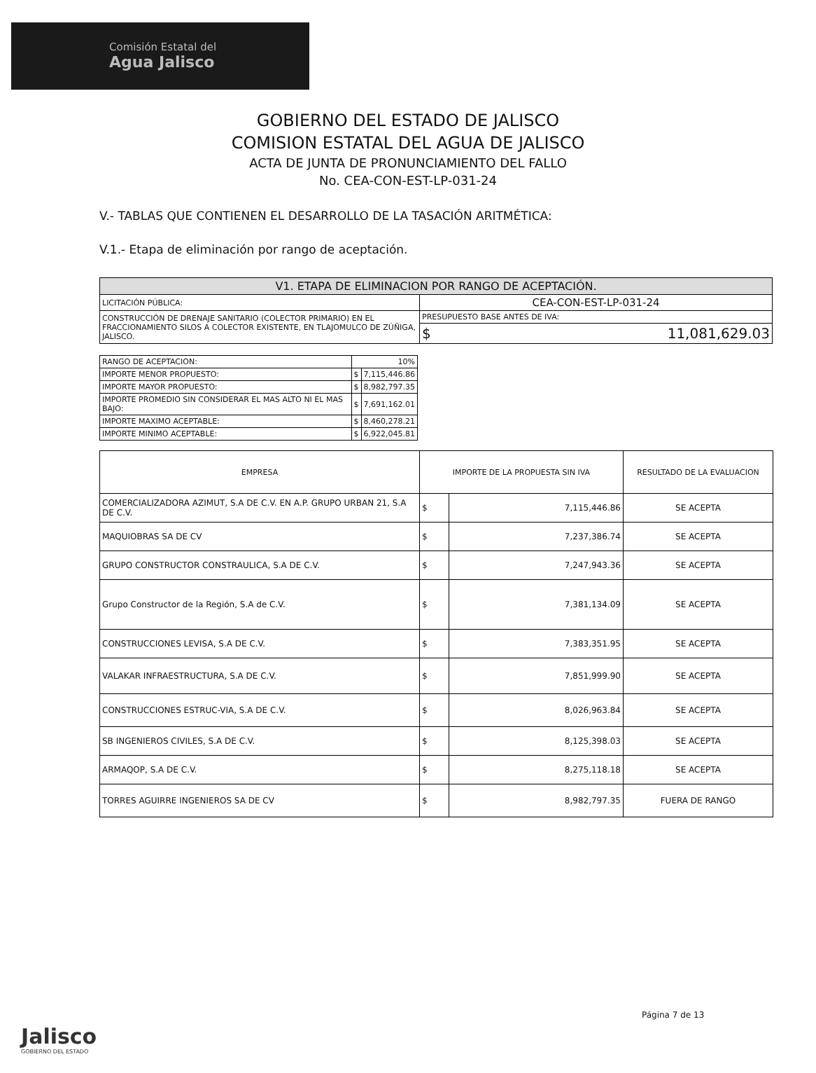Comisión Estatal del
Agua Jalisco
GOBIERNO DEL ESTADO DE JALISCO
COMISION ESTATAL DEL AGUA DE JALISCO
ACTA DE JUNTA DE PRONUNCIAMIENTO DEL FALLO
No. CEA-CON-EST-LP-031-24
V.- TABLAS QUE CONTIENEN EL DESARROLLO DE LA TASACIÓN ARITMÉTICA:
V.1.- Etapa de eliminación por rango de aceptación.
| V1. ETAPA DE ELIMINACION POR RANGO DE ACEPTACIÓN. | |
| --- | --- |
| LICITACIÓN PÚBLICA: | CEA-CON-EST-LP-031-24 |
| CONSTRUCCIÓN DE DRENAJE SANITARIO (COLECTOR PRIMARIO) EN EL FRACCIONAMIENTO SILOS A COLECTOR EXISTENTE, EN TLAJOMULCO DE ZÚÑIGA, JALISCO. | PRESUPUESTO BASE ANTES DE IVA: |
| | $ 11,081,629.03 |
| RANGO DE ACEPTACION: | 10% | |
| IMPORTE MENOR PROPUESTO: | $ | 7,115,446.86 |
| IMPORTE MAYOR PROPUESTO: | $ | 8,982,797.35 |
| IMPORTE PROMEDIO SIN CONSIDERAR EL MAS ALTO NI EL MAS BAJO: | $ | 7,691,162.01 |
| IMPORTE MAXIMO ACEPTABLE: | $ | 8,460,278.21 |
| IMPORTE MINIMO ACEPTABLE: | $ | 6,922,045.81 |
| EMPRESA | IMPORTE DE LA PROPUESTA SIN IVA | | RESULTADO DE LA EVALUACION |
| --- | --- | --- | --- |
| COMERCIALIZADORA AZIMUT, S.A DE C.V. EN A.P. GRUPO URBAN 21, S.A DE C.V. | $ | 7,115,446.86 | SE ACEPTA |
| MAQUIOBRAS SA DE CV | $ | 7,237,386.74 | SE ACEPTA |
| GRUPO CONSTRUCTOR CONSTRAULICA, S.A DE C.V. | $ | 7,247,943.36 | SE ACEPTA |
| Grupo Constructor de la Región, S.A de C.V. | $ | 7,381,134.09 | SE ACEPTA |
| CONSTRUCCIONES LEVISA, S.A DE C.V. | $ | 7,383,351.95 | SE ACEPTA |
| VALAKAR INFRAESTRUCTURA, S.A DE C.V. | $ | 7,851,999.90 | SE ACEPTA |
| CONSTRUCCIONES ESTRUC-VIA, S.A DE C.V. | $ | 8,026,963.84 | SE ACEPTA |
| SB INGENIEROS CIVILES, S.A DE C.V. | $ | 8,125,398.03 | SE ACEPTA |
| ARMAQOP, S.A DE C.V. | $ | 8,275,118.18 | SE ACEPTA |
| TORRES AGUIRRE INGENIEROS SA DE CV | $ | 8,982,797.35 | FUERA DE RANGO |
Página 7 de 13
Jalisco
GOBIERNO DEL ESTADO